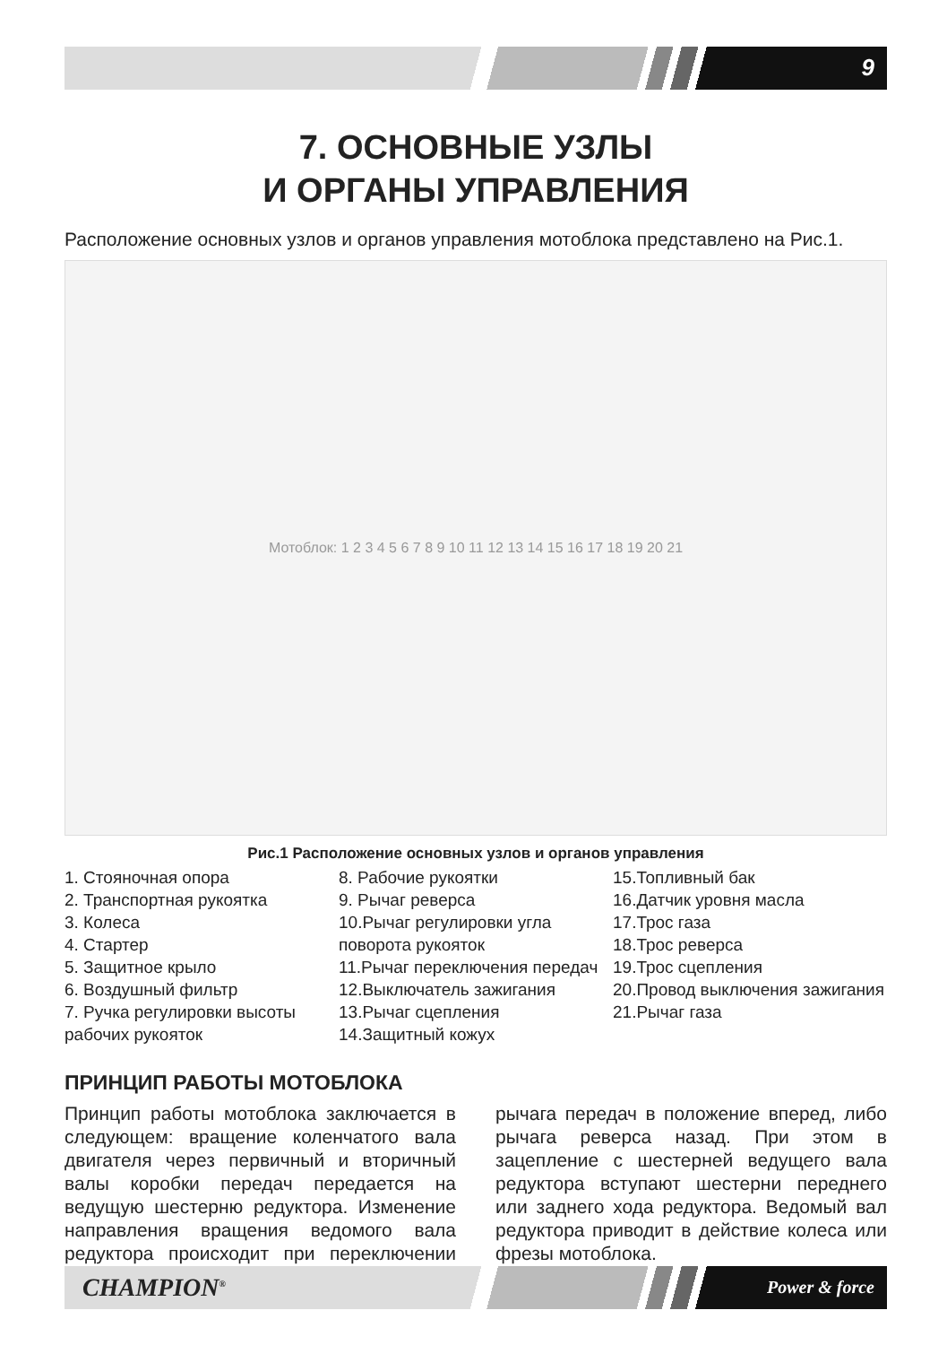9
7. ОСНОВНЫЕ УЗЛЫ
И ОРГАНЫ УПРАВЛЕНИЯ
Расположение основных узлов и органов управления мотоблока представлено на Рис.1.
Мотоблок: 1 2 3 4 5 6 7 8 9 10 11 12 13 14 15 16 17 18 19 20 21
Рис.1 Расположение основных узлов и органов управления
1. Стояночная опора
2. Транспортная рукоятка
3. Колеса
4. Стартер
5. Защитное крыло
6. Воздушный фильтр
7. Ручка регулировки высоты рабочих рукояток
8. Рабочие рукоятки
9. Рычаг реверса
10.Рычаг регулировки угла поворота рукояток
11.Рычаг переключения передач
12.Выключатель зажигания
13.Рычаг сцепления
14.Защитный кожух
15.Топливный бак
16.Датчик уровня масла
17.Трос газа
18.Трос реверса
19.Трос сцепления
20.Провод выключения зажигания
21.Рычаг газа
ПРИНЦИП РАБОТЫ МОТОБЛОКА
Принцип работы мотоблока заключается в следующем: вращение коленчатого вала двигателя через первичный и вторичный валы коробки передач передается на ведущую шестерню редуктора. Изменение направления вращения ведомого вала редуктора происходит при переключении рычага передач в положение вперед, либо рычага реверса назад. При этом в зацепление с шестерней ведущего вала редуктора вступают шестерни переднего или заднего хода редуктора. Ведомый вал редуктора приводит в действие колеса или фрезы мотоблока.
CHAMPION<sup>®</sup> Power & force